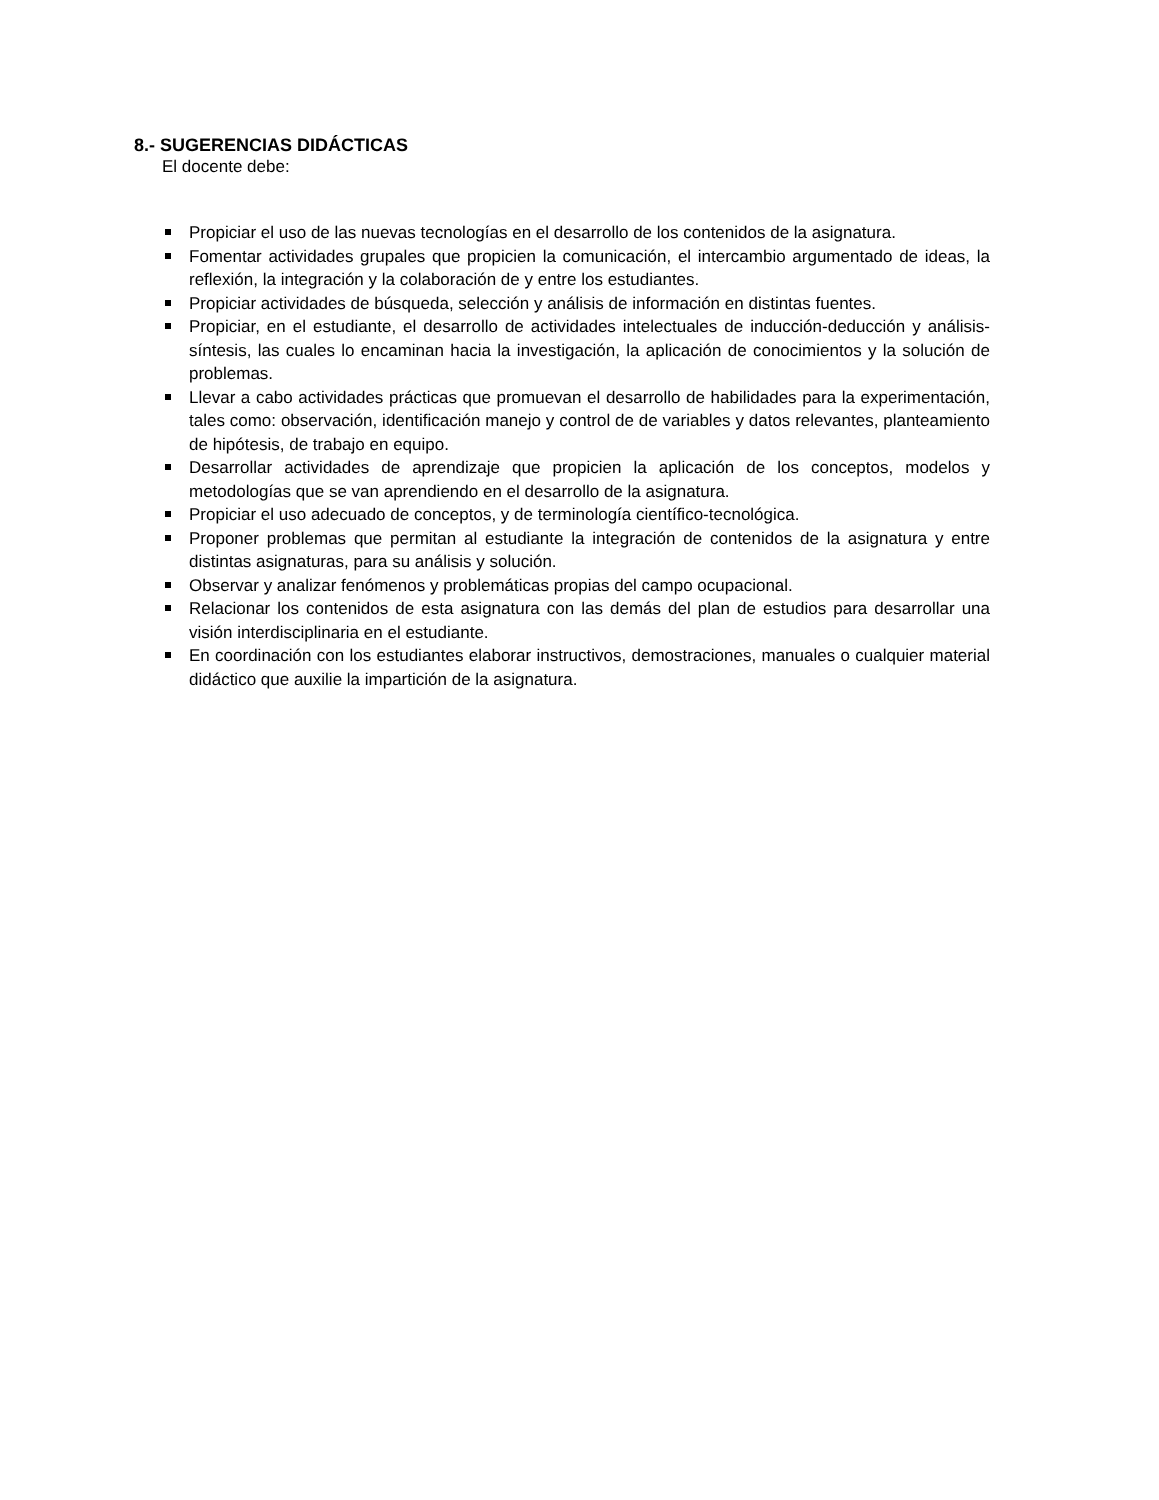8.- SUGERENCIAS DIDÁCTICAS
El docente debe:
Propiciar el uso de las nuevas tecnologías en el desarrollo de los contenidos de la asignatura.
Fomentar actividades grupales que propicien la comunicación, el intercambio argumentado de ideas, la reflexión, la integración y la colaboración de y entre los estudiantes.
Propiciar actividades de búsqueda, selección y análisis de información en distintas fuentes.
Propiciar, en el estudiante, el desarrollo de actividades intelectuales de inducción-deducción y análisis-síntesis, las cuales lo encaminan hacia la investigación, la aplicación de conocimientos y la solución de problemas.
Llevar a cabo actividades prácticas que promuevan el desarrollo de habilidades para la experimentación, tales como: observación, identificación manejo y control de de variables y datos relevantes, planteamiento de hipótesis, de trabajo en equipo.
Desarrollar actividades de aprendizaje que propicien la aplicación de los conceptos, modelos y metodologías que se van aprendiendo en el desarrollo de la asignatura.
Propiciar el uso adecuado de conceptos, y de terminología científico-tecnológica.
Proponer problemas que permitan al estudiante la integración de contenidos de la asignatura y entre distintas asignaturas, para su análisis y solución.
Observar y analizar fenómenos y problemáticas propias del campo ocupacional.
Relacionar los contenidos de esta asignatura con las demás del plan de estudios para desarrollar una visión interdisciplinaria en el estudiante.
En coordinación con los estudiantes elaborar instructivos, demostraciones, manuales o cualquier material didáctico que auxilie la impartición de la asignatura.